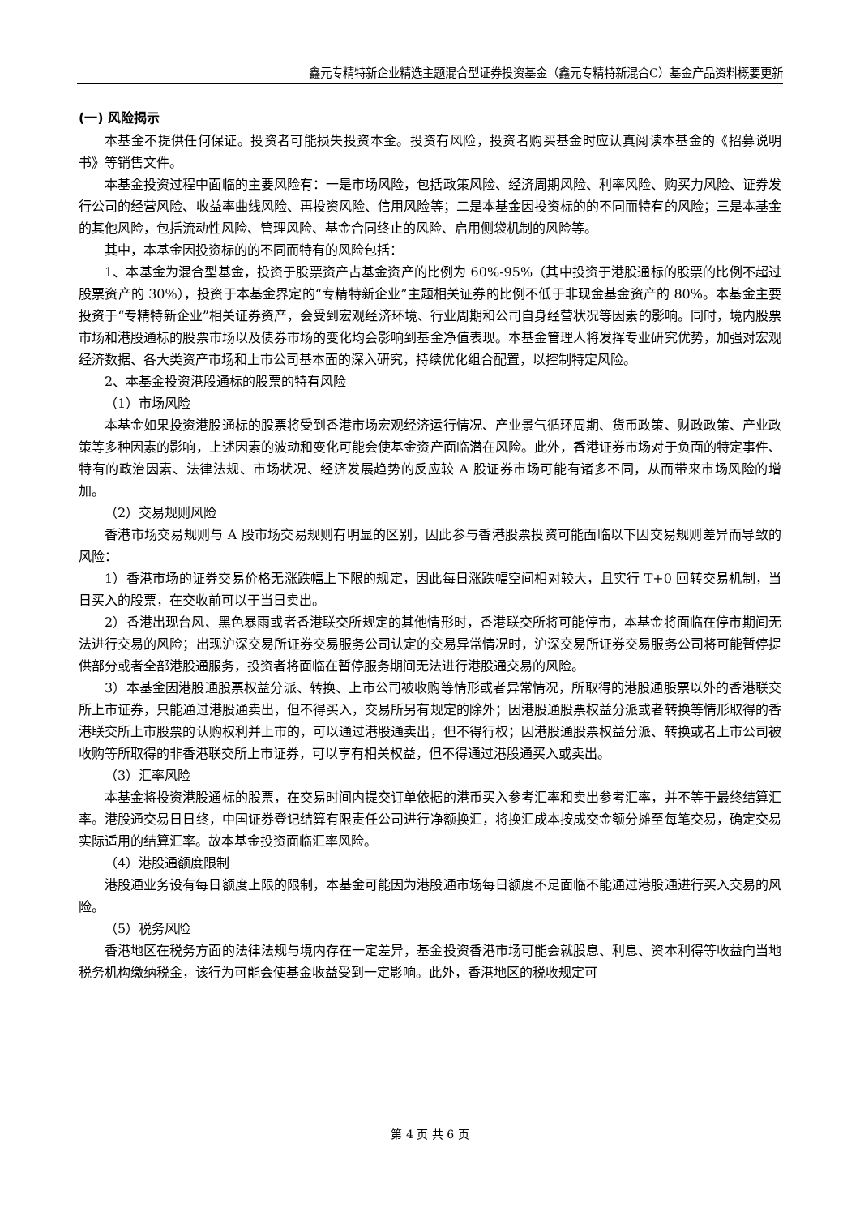鑫元专精特新企业精选主题混合型证券投资基金（鑫元专精特新混合C）基金产品资料概要更新
(一) 风险揭示
本基金不提供任何保证。投资者可能损失投资本金。投资有风险，投资者购买基金时应认真阅读本基金的《招募说明书》等销售文件。
本基金投资过程中面临的主要风险有：一是市场风险，包括政策风险、经济周期风险、利率风险、购买力风险、证券发行公司的经营风险、收益率曲线风险、再投资风险、信用风险等；二是本基金因投资标的的不同而特有的风险；三是本基金的其他风险，包括流动性风险、管理风险、基金合同终止的风险、启用侧袋机制的风险等。
其中，本基金因投资标的的不同而特有的风险包括：
1、本基金为混合型基金，投资于股票资产占基金资产的比例为 60%-95%（其中投资于港股通标的股票的比例不超过股票资产的 30%），投资于本基金界定的“专精特新企业”主题相关证券的比例不低于非现金基金资产的 80%。本基金主要投资于“专精特新企业”相关证券资产，会受到宏观经济环境、行业周期和公司自身经营状况等因素的影响。同时，境内股票市场和港股通标的股票市场以及债券市场的变化均会影响到基金净值表现。本基金管理人将发挥专业研究优势，加强对宏观经济数据、各大类资产市场和上市公司基本面的深入研究，持续优化组合配置，以控制特定风险。
2、本基金投资港股通标的股票的特有风险
（1）市场风险
本基金如果投资港股通标的股票将受到香港市场宏观经济运行情况、产业景气循环周期、货币政策、财政政策、产业政策等多种因素的影响，上述因素的波动和变化可能会使基金资产面临潜在风险。此外，香港证券市场对于负面的特定事件、特有的政治因素、法律法规、市场状况、经济发展趋势的反应较 A 股证券市场可能有诸多不同，从而带来市场风险的增加。
（2）交易规则风险
香港市场交易规则与 A 股市场交易规则有明显的区别，因此参与香港股票投资可能面临以下因交易规则差异而导致的风险：
1）香港市场的证券交易价格无涨跌幅上下限的规定，因此每日涨跌幅空间相对较大，且实行 T+0 回转交易机制，当日买入的股票，在交收前可以于当日卖出。
2）香港出现台风、黑色暴雨或者香港联交所规定的其他情形时，香港联交所将可能停市，本基金将面临在停市期间无法进行交易的风险；出现沪深交易所证券交易服务公司认定的交易异常情况时，沪深交易所证券交易服务公司将可能暂停提供部分或者全部港股通服务，投资者将面临在暂停服务期间无法进行港股通交易的风险。
3）本基金因港股通股票权益分派、转换、上市公司被收购等情形或者异常情况，所取得的港股通股票以外的香港联交所上市证券，只能通过港股通卖出，但不得买入，交易所另有规定的除外；因港股通股票权益分派或者转换等情形取得的香港联交所上市股票的认购权利并上市的，可以通过港股通卖出，但不得行权；因港股通股票权益分派、转换或者上市公司被收购等所取得的非香港联交所上市证券，可以享有相关权益，但不得通过港股通买入或卖出。
（3）汇率风险
本基金将投资港股通标的股票，在交易时间内提交订单依据的港币买入参考汇率和卖出参考汇率，并不等于最终结算汇率。港股通交易日日终，中国证券登记结算有限责任公司进行净额换汇，将换汇成本按成交金额分摊至每笔交易，确定交易实际适用的结算汇率。故本基金投资面临汇率风险。
（4）港股通额度限制
港股通业务设有每日额度上限的限制，本基金可能因为港股通市场每日额度不足面临不能通过港股通进行买入交易的风险。
（5）税务风险
香港地区在税务方面的法律法规与境内存在一定差异，基金投资香港市场可能会就股息、利息、资本利得等收益向当地税务机构缴纳税金，该行为可能会使基金收益受到一定影响。此外，香港地区的税收规定可
第 4 页 共 6 页